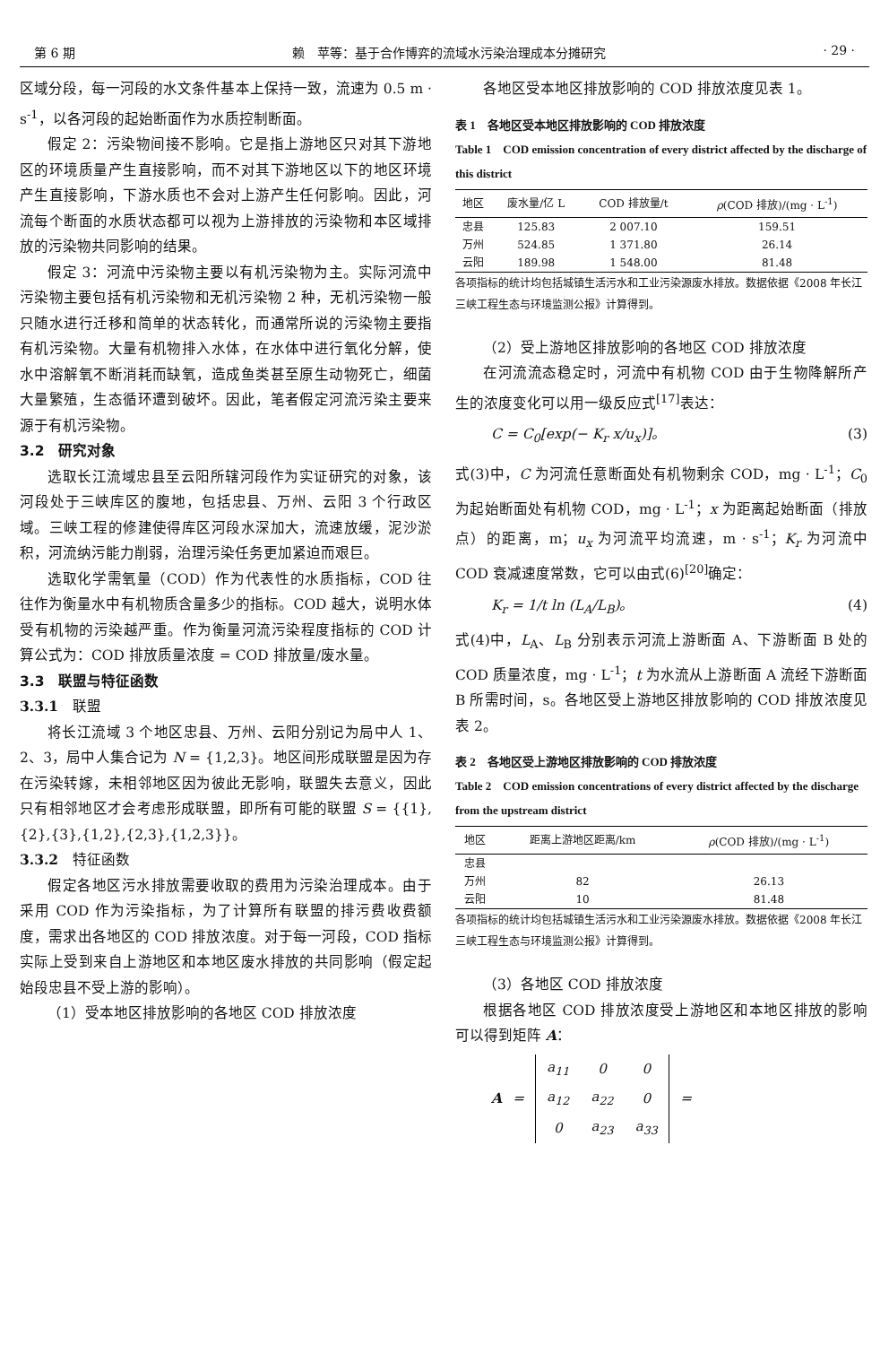第 6 期 赖　苹等：基于合作博弈的流域水污染治理成本分摊研究 · 29 ·
区域分段，每一河段的水文条件基本上保持一致，流速为 0.5 m · s<sup>-1</sup>，以各河段的起始断面作为水质控制断面。
假定 2：污染物间接不影响。它是指上游地区只对其下游地区的环境质量产生直接影响，而不对其下游地区以下的地区环境产生直接影响，下游水质也不会对上游产生任何影响。因此，河流每个断面的水质状态都可以视为上游排放的污染物和本区域排放的污染物共同影响的结果。
假定 3：河流中污染物主要以有机污染物为主。实际河流中污染物主要包括有机污染物和无机污染物 2 种，无机污染物一般只随水进行迁移和简单的状态转化，而通常所说的污染物主要指有机污染物。大量有机物排入水体，在水体中进行氧化分解，使水中溶解氧不断消耗而缺氧，造成鱼类甚至原生动物死亡，细菌大量繁殖，生态循环遭到破坏。因此，笔者假定河流污染主要来源于有机污染物。
3.2　研究对象
选取长江流域忠县至云阳所辖河段作为实证研究的对象，该河段处于三峡库区的腹地，包括忠县、万州、云阳 3 个行政区域。三峡工程的修建使得库区河段水深加大，流速放缓，泥沙淤积，河流纳污能力削弱，治理污染任务更加紧迫而艰巨。
选取化学需氧量（COD）作为代表性的水质指标，COD 往往作为衡量水中有机物质含量多少的指标。COD 越大，说明水体受有机物的污染越严重。作为衡量河流污染程度指标的 COD 计算公式为：COD 排放质量浓度 = COD 排放量/废水量。
3.3　联盟与特征函数
3.3.1　联盟
将长江流域 3 个地区忠县、万州、云阳分别记为局中人 1、2、3，局中人集合记为 N = {1,2,3}。地区间形成联盟是因为存在污染转嫁，未相邻地区因为彼此无影响，联盟失去意义，因此只有相邻地区才会考虑形成联盟，即所有可能的联盟 S = {{1},{2},{3},{1,2},{2,3},{1,2,3}}。
3.3.2　特征函数
假定各地区污水排放需要收取的费用为污染治理成本。由于采用 COD 作为污染指标，为了计算所有联盟的排污费收费额度，需求出各地区的 COD 排放浓度。对于每一河段，COD 指标实际上受到来自上游地区和本地区废水排放的共同影响（假定起始段忠县不受上游的影响）。
（1）受本地区排放影响的各地区 COD 排放浓度
各地区受本地区排放影响的 COD 排放浓度见表 1。
表 1　各地区受本地区排放影响的 COD 排放浓度
Table 1　COD emission concentration of every district affected by the discharge of this district
| 地区 | 废水量/亿 L | COD 排放量/t | ρ (COD 排放)/(mg · L<sup>-1</sup>) |
| --- | --- | --- | --- |
| 忠县 | 125.83 | 2 007.10 | 159.51 |
| 万州 | 524.85 | 1 371.80 | 26.14 |
| 云阳 | 189.98 | 1 548.00 | 81.48 |
各项指标的统计均包括城镇生活污水和工业污染源废水排放。数据依据《2008 年长江三峡工程生态与环境监测公报》计算得到。
（2）受上游地区排放影响的各地区 COD 排放浓度
在河流流态稳定时，河流中有机物 COD 由于生物降解所产生的浓度变化可以用一级反应式<sup>[17]</sup>表达：
C = C<sub>0</sub>[exp(− K<sub>r</sub> x/u<sub>x</sub>)]。 (3)
式(3)中，C 为河流任意断面处有机物剩余 COD，mg · L<sup>-1</sup>；C<sub>0</sub> 为起始断面处有机物 COD，mg · L<sup>-1</sup>；x 为距离起始断面（排放点）的距离，m；u<sub>x</sub> 为河流平均流速，m · s<sup>-1</sup>；K<sub>r</sub> 为河流中 COD 衰减速度常数，它可以由式(6)<sup>[20]</sup>确定：
K<sub>r</sub> = 1/t ln (L<sub>A</sub>/L<sub>B</sub>)。 (4)
式(4)中，L<sub>A</sub>、L<sub>B</sub> 分别表示河流上游断面 A、下游断面 B 处的 COD 质量浓度，mg · L<sup>-1</sup>；t 为水流从上游断面 A 流经下游断面 B 所需时间，s。各地区受上游地区排放影响的 COD 排放浓度见表 2。
表 2　各地区受上游地区排放影响的 COD 排放浓度
Table 2　COD emission concentrations of every district affected by the discharge from the upstream district
| 地区 | 距离上游地区距离/km | ρ (COD 排放)/(mg · L<sup>-1</sup>) |
| --- | --- | --- |
| 忠县 | | |
| 万州 | 82 | 26.13 |
| 云阳 | 10 | 81.48 |
各项指标的统计均包括城镇生活污水和工业污染源废水排放。数据依据《2008 年长江三峡工程生态与环境监测公报》计算得到。
（3）各地区 COD 排放浓度
根据各地区 COD 排放浓度受上游地区和本地区排放的影响可以得到矩阵 A：
A =
| a<sub>11</sub> | 0 | 0 |
| a<sub>12</sub> | a<sub>22</sub> | 0 |
| 0 | a<sub>23</sub> | a<sub>33</sub> |
=